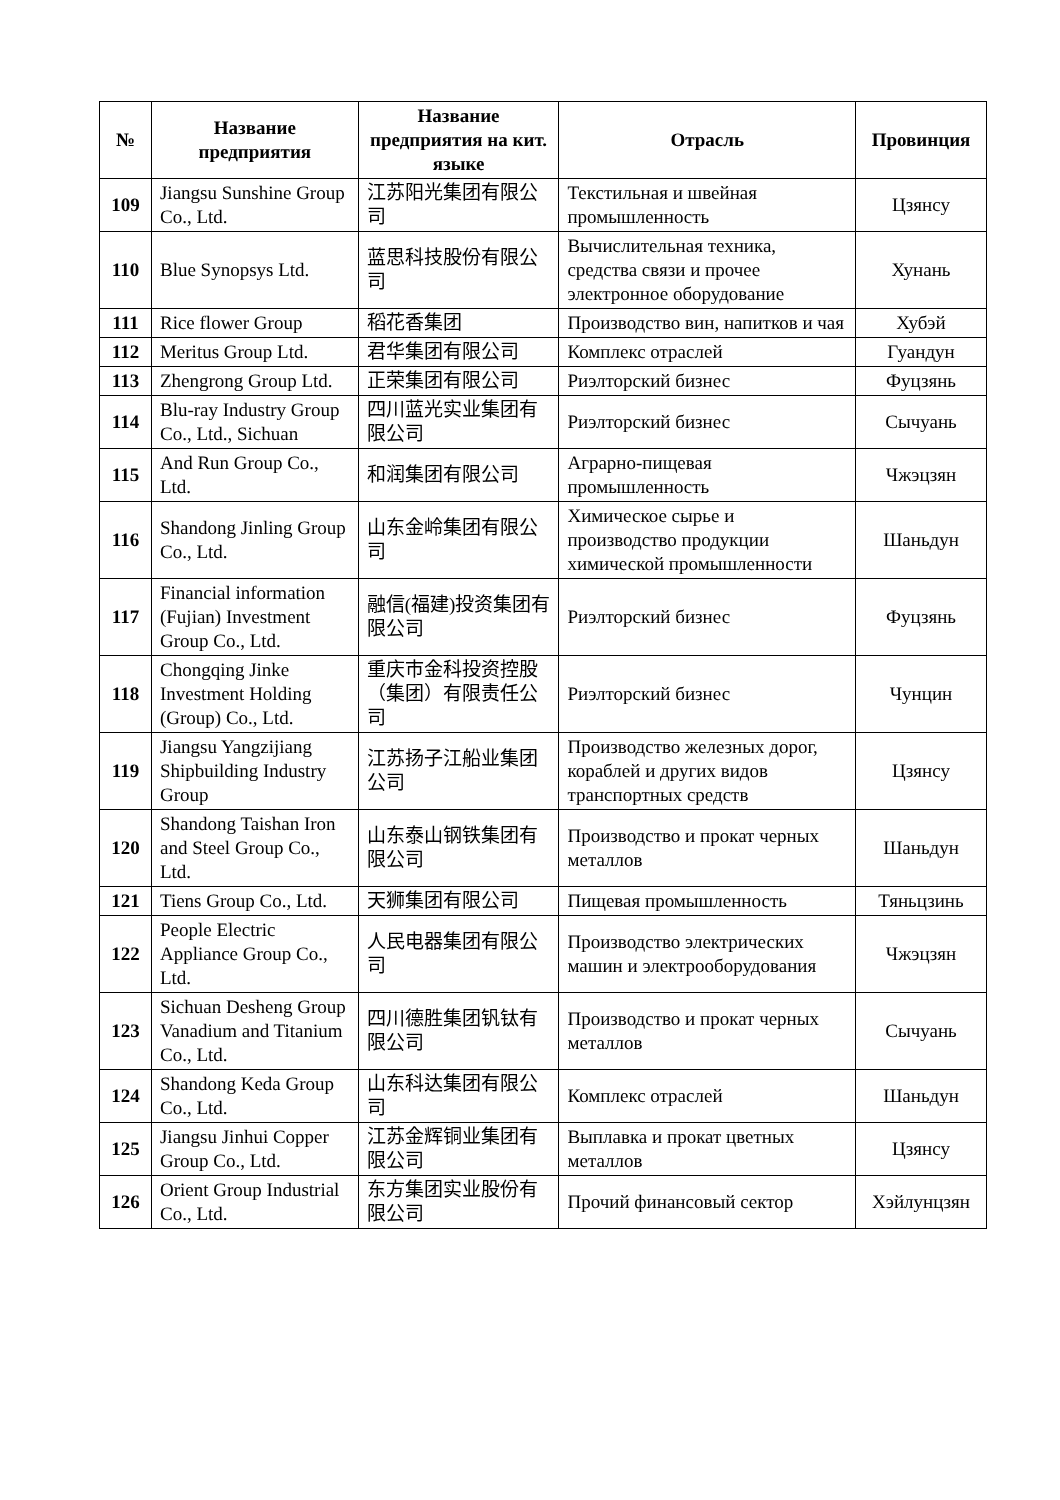| № | Название предприятия | Название предприятия на кит. языке | Отрасль | Провинция |
| --- | --- | --- | --- | --- |
| 109 | Jiangsu Sunshine Group Co., Ltd. | 江苏阳光集团有限公司 | Текстильная и швейная промышленность | Цзянсу |
| 110 | Blue Synopsys Ltd. | 蓝思科技股份有限公司 | Вычислительная техника, средства связи и прочее электронное оборудование | Хунань |
| 111 | Rice flower Group | 稻花香集团 | Производство вин, напитков и чая | Хубэй |
| 112 | Meritus Group Ltd. | 君华集团有限公司 | Комплекс отраслей | Гуандун |
| 113 | Zhengrong Group Ltd. | 正荣集团有限公司 | Риэлторский бизнес | Фуцзянь |
| 114 | Blu-ray Industry Group Co., Ltd., Sichuan | 四川蓝光实业集团有限公司 | Риэлторский бизнес | Сычуань |
| 115 | And Run Group Co., Ltd. | 和润集团有限公司 | Аграрно-пищевая промышленность | Чжэцзян |
| 116 | Shandong Jinling Group Co., Ltd. | 山东金岭集团有限公司 | Химическое сырье и производство продукции химической промышленности | Шаньдун |
| 117 | Financial information (Fujian) Investment Group Co., Ltd. | 融信(福建)投资集团有限公司 | Риэлторский бизнес | Фуцзянь |
| 118 | Chongqing Jinke Investment Holding (Group) Co., Ltd. | 重庆市金科投资控股（集团）有限责任公司 | Риэлторский бизнес | Чунцин |
| 119 | Jiangsu Yangzijiang Shipbuilding Industry Group | 江苏扬子江船业集团公司 | Производство железных дорог, кораблей и других видов транспортных средств | Цзянсу |
| 120 | Shandong Taishan Iron and Steel Group Co., Ltd. | 山东泰山钢铁集团有限公司 | Производство и прокат черных металлов | Шаньдун |
| 121 | Tiens Group Co., Ltd. | 天狮集团有限公司 | Пищевая промышленность | Тяньцзинь |
| 122 | People Electric Appliance Group Co., Ltd. | 人民电器集团有限公司 | Производство электрических машин и электрооборудования | Чжэцзян |
| 123 | Sichuan Desheng Group Vanadium and Titanium Co., Ltd. | 四川德胜集团钒钛有限公司 | Производство и прокат черных металлов | Сычуань |
| 124 | Shandong Keda Group Co., Ltd. | 山东科达集团有限公司 | Комплекс отраслей | Шаньдун |
| 125 | Jiangsu Jinhui Copper Group Co., Ltd. | 江苏金辉铜业集团有限公司 | Выплавка и прокат цветных металлов | Цзянсу |
| 126 | Orient Group Industrial Co., Ltd. | 东方集团实业股份有限公司 | Прочий финансовый сектор | Хэйлунцзян |